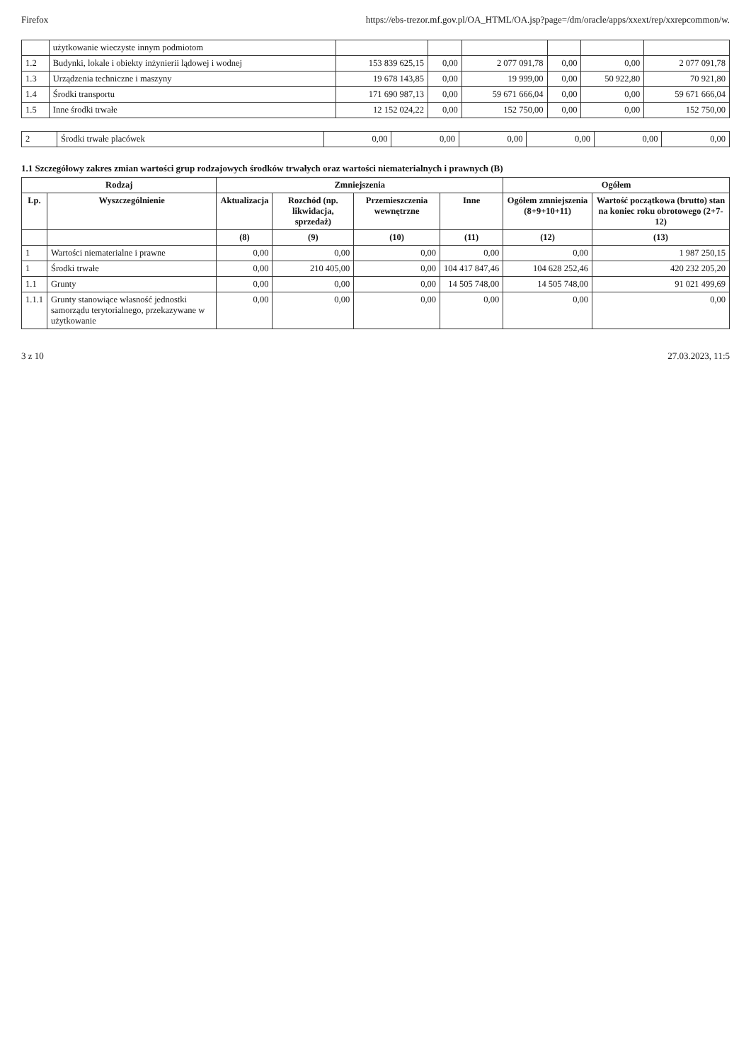Firefox https://ebs-trezor.mf.gov.pl/OA_HTML/OA.jsp?page=/dm/oracle/apps/xxext/rep/xxrepcommon/w.
| | użytkowanie wieczyste innym podmiotom | | | | | | |
| 1.2 | Budynki, lokale i obiekty inżynierii lądowej i wodnej | 153 839 625,15 | 0,00 | 2 077 091,78 | 0,00 | 0,00 | 2 077 091,78 |
| 1.3 | Urządzenia techniczne i maszyny | 19 678 143,85 | 0,00 | 19 999,00 | 0,00 | 50 922,80 | 70 921,80 |
| 1.4 | Środki transportu | 171 690 987,13 | 0,00 | 59 671 666,04 | 0,00 | 0,00 | 59 671 666,04 |
| 1.5 | Inne środki trwałe | 12 152 024,22 | 0,00 | 152 750,00 | 0,00 | 0,00 | 152 750,00 |
| 2 | Środki trwałe placówek | 0,00 | 0,00 | 0,00 | 0,00 | 0,00 | 0,00 |
1.1 Szczegółowy zakres zmian wartości grup rodzajowych środków trwałych oraz wartości niematerialnych i prawnych (B)
| Rodzaj | | Zmniejszenia | | | | Ogółem | |
| --- | --- | --- | --- | --- | --- | --- | --- |
| Lp. | Wyszczególnienie | Aktualizacja | Rozchód (np. likwidacja, sprzedaż) | Przemieszczenia wewnętrzne | Inne | Ogółem zmniejszenia (8+9+10+11) | Wartość początkowa (brutto) stan na koniec roku obrotowego (2+7-12) |
| | | (8) | (9) | (10) | (11) | (12) | (13) |
| 1 | Wartości niematerialne i prawne | 0,00 | 0,00 | 0,00 | 0,00 | 0,00 | 1 987 250,15 |
| 1 | Środki trwałe | 0,00 | 210 405,00 | 0,00 | 104 417 847,46 | 104 628 252,46 | 420 232 205,20 |
| 1.1 | Grunty | 0,00 | 0,00 | 0,00 | 14 505 748,00 | 14 505 748,00 | 91 021 499,69 |
| 1.1.1 | Grunty stanowiące własność jednostki samorządu terytorialnego, przekazywane w użytkowanie | 0,00 | 0,00 | 0,00 | 0,00 | 0,00 | 0,00 |
3 z 10 27.03.2023, 11:5